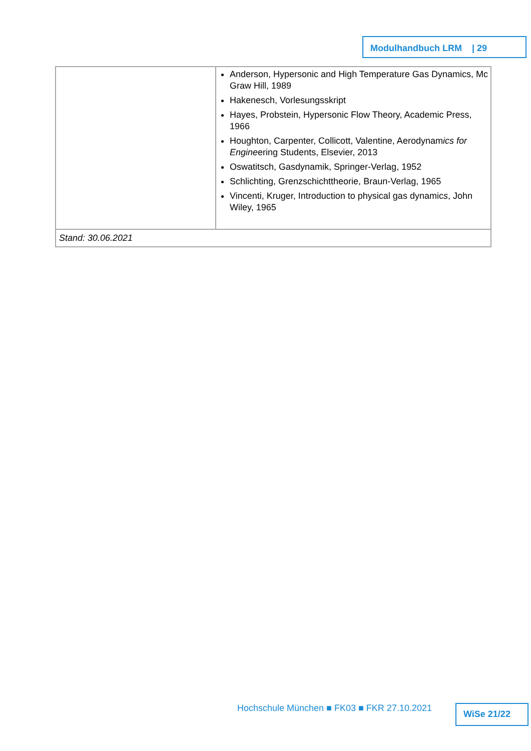Modulhandbuch LRM | 29
| | Anderson, Hypersonic and High Temperature Gas Dynamics, Mc Graw Hill, 1989 Hakenesch, Vorlesungsskript Hayes, Probstein, Hypersonic Flow Theory, Academic Press, 1966 Houghton, Carpenter, Collicott, Valentine, Aerodynam ics for Engine ering Students, Elsevier, 2013 Oswatitsch, Gasdynamik, Springer-Verlag, 1952 Schlichting, Grenzschichttheorie, Braun-Verlag, 1965 Vincenti, Kruger, Introduction to physical gas dynamic s , John Wiley, 1965 |
| Stand: 30.06.2021 | |
Hochschule München ■ FK03 ■ FKR 27.10.2021
WiSe 21/22